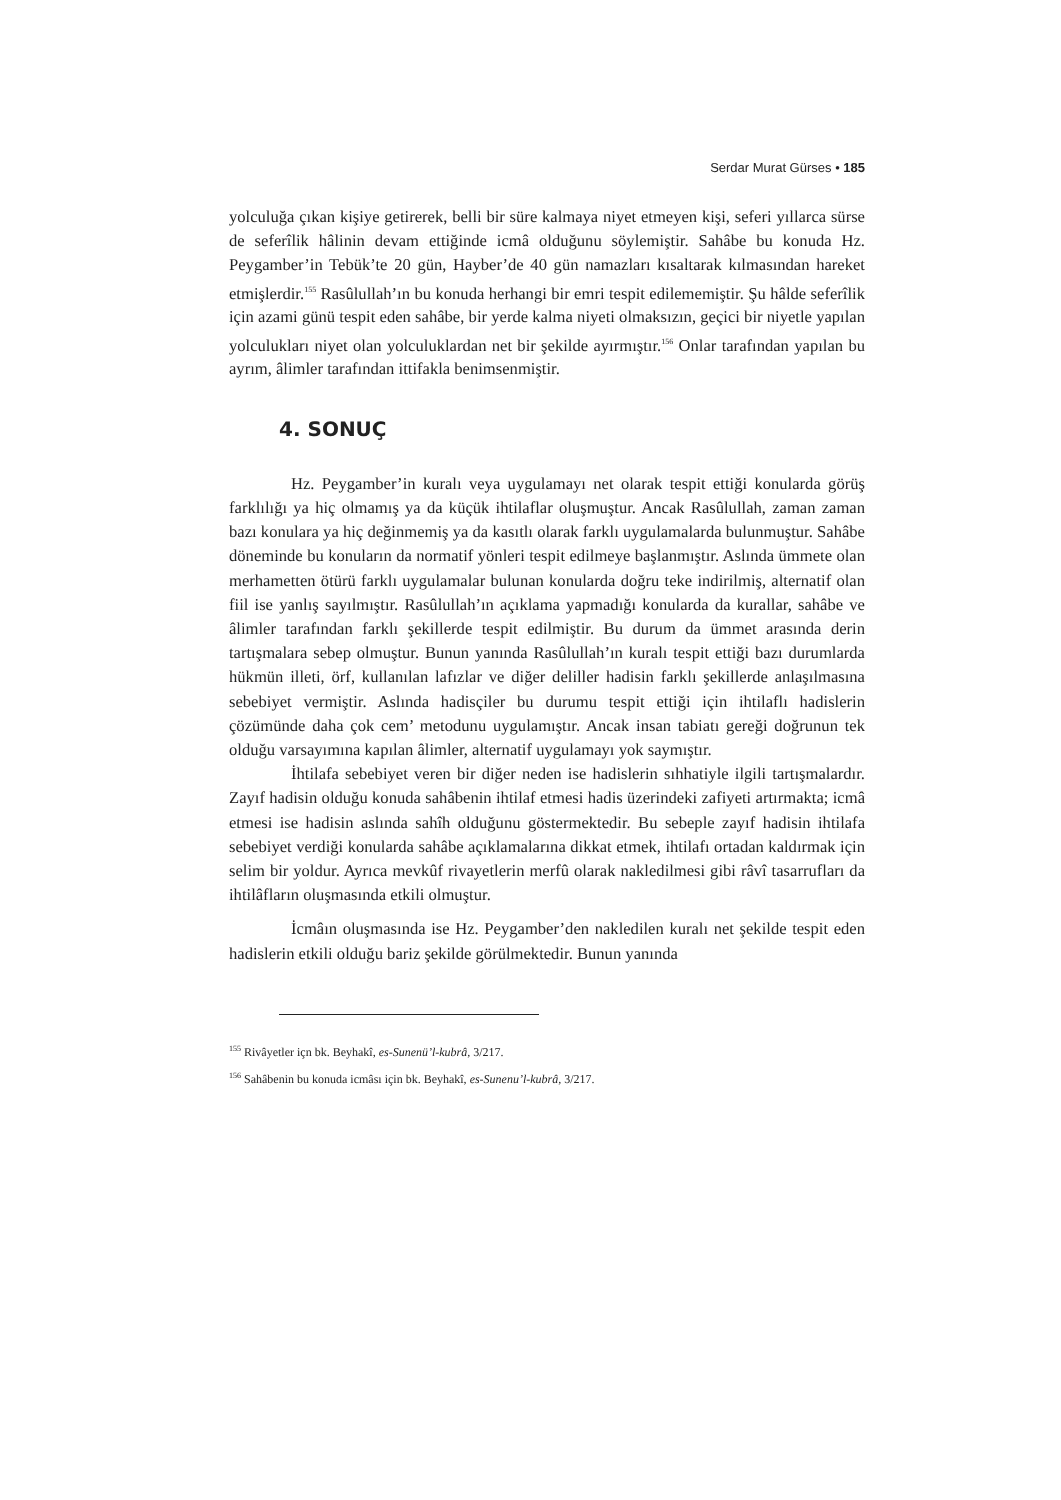Serdar Murat Gürses • 185
yolculuğa çıkan kişiye getirerek, belli bir süre kalmaya niyet etmeyen kişi, seferi yıllarca sürse de seferîlik hâlinin devam ettiğinde icmâ olduğunu söylemiştir. Sahâbe bu konuda Hz. Peygamber’in Tebük’te 20 gün, Hayber’de 40 gün namazları kısaltarak kılmasından hareket etmişlerdir.<sup>155</sup> Rasûlullah’ın bu konuda herhangi bir emri tespit edilememiştir. Şu hâlde seferîlik için azami günü tespit eden sahâbe, bir yerde kalma niyeti olmaksızın, geçici bir niyetle yapılan yolculukları niyet olan yolculuklardan net bir şekilde ayırmıştır.<sup>156</sup> Onlar tarafından yapılan bu ayrım, âlimler tarafından ittifakla benimsenmiştir.
4. SONUÇ
Hz. Peygamber’in kuralı veya uygulamayı net olarak tespit ettiği konularda görüş farklılığı ya hiç olmamış ya da küçük ihtilaflar oluşmuştur. Ancak Rasûlullah, zaman zaman bazı konulara ya hiç değinmemiş ya da kasıtlı olarak farklı uygulamalarda bulunmuştur. Sahâbe döneminde bu konuların da normatif yönleri tespit edilmeye başlanmıştır. Aslında ümmete olan merhametten ötürü farklı uygulamalar bulunan konularda doğru teke indirilmiş, alternatif olan fiil ise yanlış sayılmıştır. Rasûlullah’ın açıklama yapmadığı konularda da kurallar, sahâbe ve âlimler tarafından farklı şekillerde tespit edilmiştir. Bu durum da ümmet arasında derin tartışmalara sebep olmuştur. Bunun yanında Rasûlullah’ın kuralı tespit ettiği bazı durumlarda hükmün illeti, örf, kullanılan lafızlar ve diğer deliller hadisin farklı şekillerde anlaşılmasına sebebiyet vermiştir. Aslında hadisçiler bu durumu tespit ettiği için ihtilaflı hadislerin çözümünde daha çok cem’ metodunu uygulamıştır. Ancak insan tabiatı gereği doğrunun tek olduğu varsayımına kapılan âlimler, alternatif uygulamayı yok saymıştır.
İhtilafa sebebiyet veren bir diğer neden ise hadislerin sıhhatiyle ilgili tartışmalardır. Zayıf hadisin olduğu konuda sahâbenin ihtilaf etmesi hadis üzerindeki zafiyeti artırmakta; icmâ etmesi ise hadisin aslında sahîh olduğunu göstermektedir. Bu sebeple zayıf hadisin ihtilafa sebebiyet verdiği konularda sahâbe açıklamalarına dikkat etmek, ihtilafı ortadan kaldırmak için selim bir yoldur. Ayrıca mevkûf rivayetlerin merfû olarak nakledilmesi gibi râvî tasarrufları da ihtilâfların oluşmasında etkili olmuştur.
İcmâın oluşmasında ise Hz. Peygamber’den nakledilen kuralı net şekilde tespit eden hadislerin etkili olduğu bariz şekilde görülmektedir. Bunun yanında
<sup>155</sup> Rivâyetler içn bk. Beyhakî, es-Sunenü’l-kubrâ, 3/217.
<sup>156</sup> Sahâbenin bu konuda icmâsı için bk. Beyhakî, es-Sunenu’l-kubrâ, 3/217.